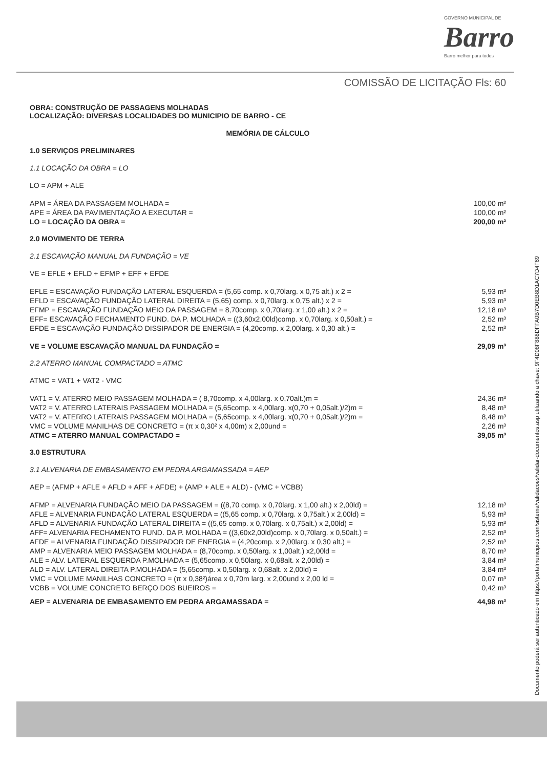GOVERNO MUNICIPAL DE
Barro
Barro melhor para todos
COMISSÃO DE LICITAÇÃO Fls: 60
OBRA: CONSTRUÇÃO DE PASSAGENS MOLHADAS
LOCALIZAÇÃO: DIVERSAS LOCALIDADES DO MUNICIPIO DE BARRO - CE
MEMÓRIA DE CÁLCULO
1.0 SERVIÇOS PRELIMINARES
1.1 LOCAÇÃO DA OBRA = LO
LO = APM + ALE
| APM = ÁREA DA PASSAGEM MOLHADA = | 100,00 m² |
| APE = ÁREA DA PAVIMENTAÇÃO A EXECUTAR = | 100,00 m² |
| LO = LOCAÇÃO DA OBRA = | 200,00 m² |
2.0 MOVIMENTO DE TERRA
2.1 ESCAVAÇÃO MANUAL DA FUNDAÇÃO = VE
VE = EFLE + EFLD + EFMP + EFF + EFDE
| EFLE = ESCAVAÇÃO FUNDAÇÃO LATERAL ESQUERDA = (5,65 comp. x 0,70larg. x 0,75 alt.) x 2 = | 5,93 m³ |
| EFLD = ESCAVAÇÃO FUNDAÇÃO LATERAL DIREITA = (5,65) comp. x 0,70larg. x 0,75 alt.) x 2 = | 5,93 m³ |
| EFMP = ESCAVAÇÃO FUNDAÇÃO MEIO DA PASSAGEM = 8,70comp. x 0,70larg. x 1,00 alt.) x 2 = | 12,18 m³ |
| EFF= ESCAVAÇÃO FECHAMENTO FUND. DA P. MOLHADA = ((3,60x2,00ld)comp. x 0,70larg. x 0,50alt.) = | 2,52 m³ |
| EFDE = ESCAVAÇÃO FUNDAÇÃO DISSIPADOR DE ENERGIA = (4,20comp. x 2,00larg. x 0,30 alt.) = | 2,52 m³ |
| VE = VOLUME ESCAVAÇÃO MANUAL DA FUNDAÇÃO = | 29,09 m³ |
2.2 ATERRO MANUAL COMPACTADO = ATMC
ATMC = VAT1 + VAT2 - VMC
| VAT1 = V. ATERRO MEIO PASSAGEM MOLHADA = ( 8,70comp. x 4,00larg. x 0,70alt.)m = | 24,36 m³ |
| VAT2 = V. ATERRO LATERAIS PASSAGEM MOLHADA = (5,65comp. x 4,00larg. x(0,70 + 0,05alt.)/2)m = | 8,48 m³ |
| VAT2 = V. ATERRO LATERAIS PASSAGEM MOLHADA = (5,65comp. x 4,00larg. x(0,70 + 0,05alt.)/2)m = | 8,48 m³ |
| VMC = VOLUME MANILHAS DE CONCRETO = (π x 0,30² x 4,00m) x 2,00und = | 2,26 m³ |
| ATMC = ATERRO MANUAL COMPACTADO = | 39,05 m³ |
3.0 ESTRUTURA
3.1 ALVENARIA DE EMBASAMENTO EM PEDRA ARGAMASSADA = AEP
AEP = (AFMP + AFLE + AFLD + AFF + AFDE) + (AMP + ALE + ALD) - (VMC + VCBB)
| AFMP = ALVENARIA FUNDAÇÃO MEIO DA PASSAGEM = ((8,70 comp. x 0,70larg. x 1,00 alt.) x 2,00ld) = | 12,18 m³ |
| AFLE = ALVENARIA FUNDAÇÃO LATERAL ESQUERDA = ((5,65 comp. x 0,70larg. x 0,75alt.) x 2,00ld) = | 5,93 m³ |
| AFLD = ALVENARIA FUNDAÇÃO LATERAL DIREITA = ((5,65 comp. x 0,70larg. x 0,75alt.) x 2,00ld) = | 5,93 m³ |
| AFF= ALVENARIA FECHAMENTO FUND. DA P. MOLHADA = ((3,60x2,00ld)comp. x 0,70larg. x 0,50alt.) = | 2,52 m³ |
| AFDE = ALVENARIA FUNDAÇÃO DISSIPADOR DE ENERGIA = (4,20comp. x 2,00larg. x 0,30 alt.) = | 2,52 m³ |
| AMP = ALVENARIA MEIO PASSAGEM MOLHADA = (8,70comp. x 0,50larg. x 1,00alt.) x2,00ld = | 8,70 m³ |
| ALE = ALV. LATERAL ESQUERDA P.MOLHADA = (5,65comp. x 0,50larg. x 0,68alt. x 2,00ld) = | 3,84 m³ |
| ALD = ALV. LATERAL DIREITA P.MOLHADA = (5,65comp. x 0,50larg. x 0,68alt. x 2,00ld) = | 3,84 m³ |
| VMC = VOLUME MANILHAS CONCRETO = (π x 0,38²)área x 0,70m larg. x 2,00und x 2,00 ld = | 0,07 m³ |
| VCBB = VOLUME CONCRETO BERÇO DOS BUEIROS = | 0,42 m³ |
| AEP = ALVENARIA DE EMBASAMENTO EM PEDRA ARGAMASSADA = | 44,98 m³ |
Documento poderá ser autenticado em https://portalmunicipios.com/sistema/validacoes/validar-documentos.asp utilizando a chave: 9F4D08F888DFFA0B7D0EB8D1AC7D4F69